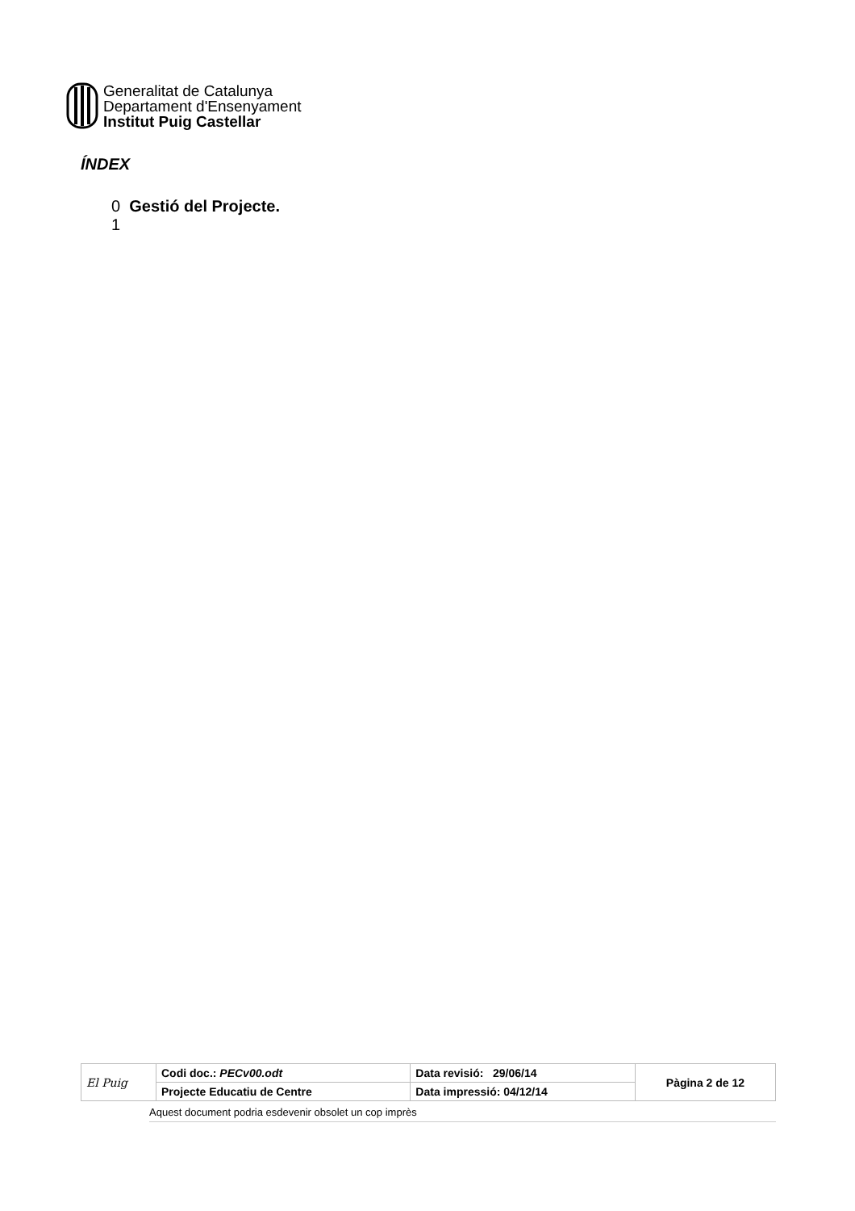Generalitat de Catalunya
Departament d'Ensenyament
Institut Puig Castellar
ÍNDEX
0 Gestió del Projecte.
1
| El Puig | Codi doc.: PECv00.odt | Data revisió: 29/06/14 | Pàgina 2 de 12 |
| | Projecte Educatiu de Centre | Data impressió: 04/12/14 | |
Aquest document podria esdevenir obsolet un cop imprès